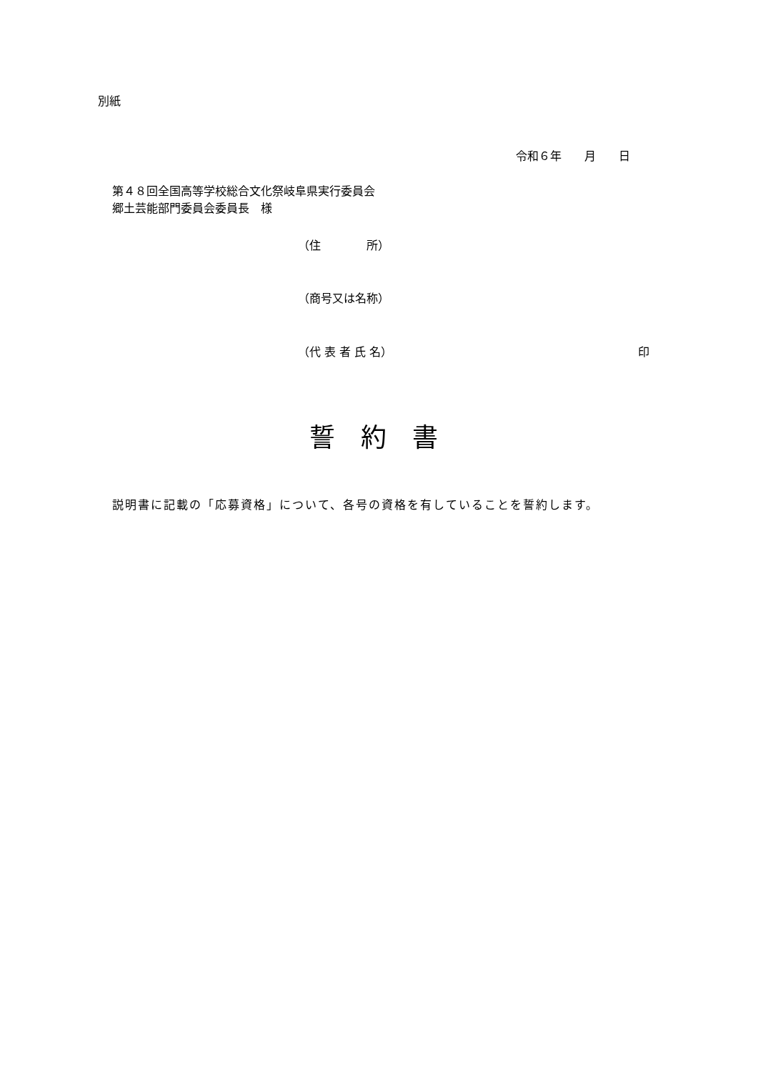別紙
令和６年　　月　　日
第４８回全国高等学校総合文化祭岐阜県実行委員会
郷土芸能部門委員会委員長　様
（住　　　　所）
（商号又は名称）
（代 表 者 氏 名）
印
誓　約　書
説明書に記載の「応募資格」について、各号の資格を有していることを誓約します。